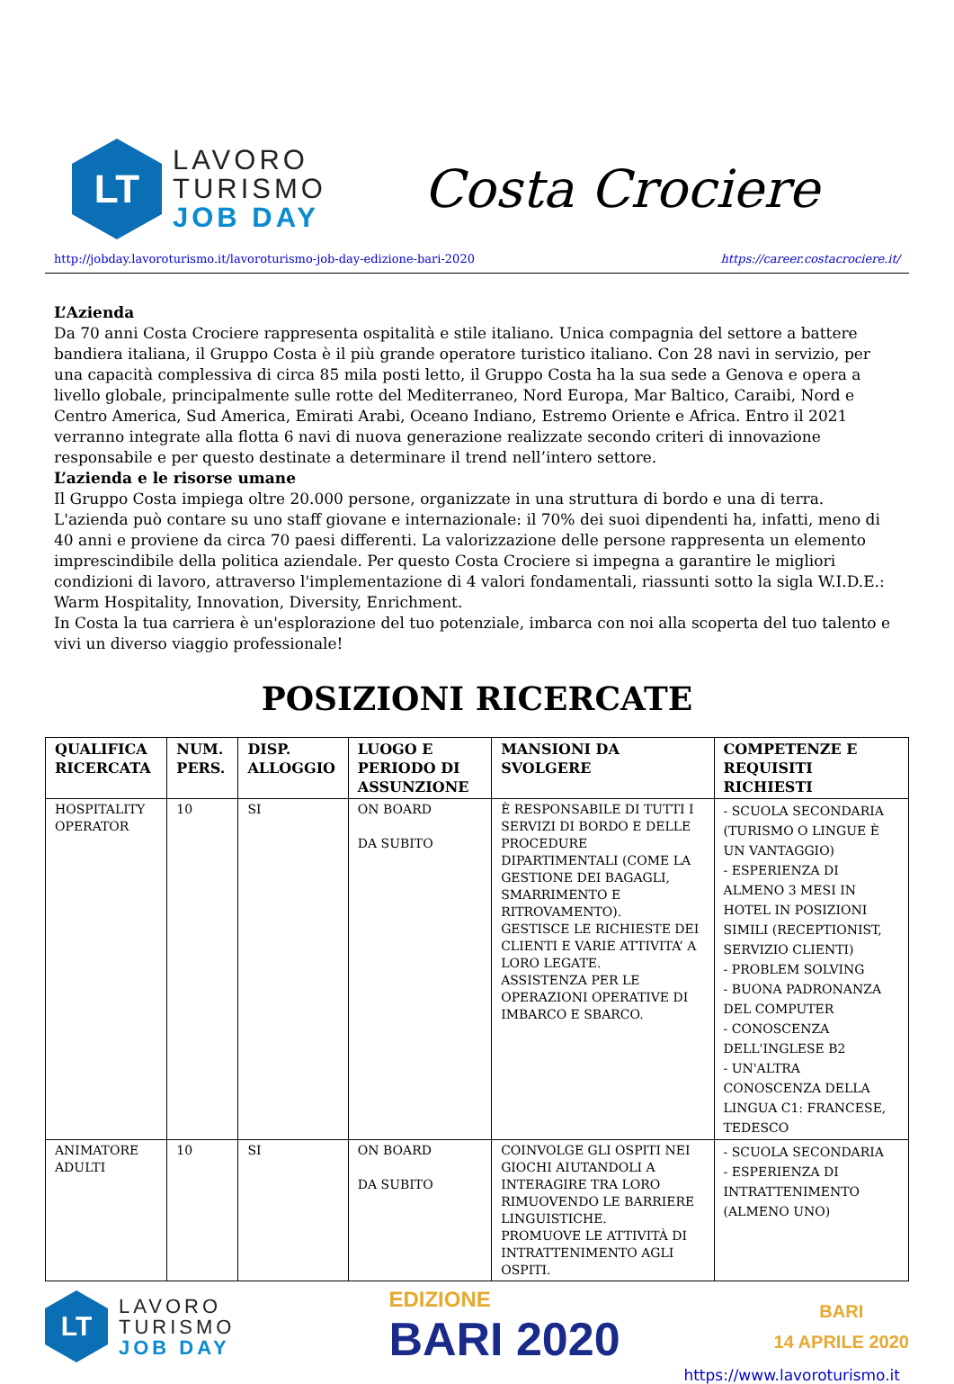LT
LAVORO
TURISMO
JOB DAY
Costa Crociere
http://jobday.lavoroturismo.it/lavoroturismo-job-day-edizione-bari-2020 https://career.costacrociere.it/
L’Azienda
Da 70 anni Costa Crociere rappresenta ospitalità e stile italiano. Unica compagnia del settore a battere bandiera italiana, il Gruppo Costa è il più grande operatore turistico italiano. Con 28 navi in servizio, per una capacità complessiva di circa 85 mila posti letto, il Gruppo Costa ha la sua sede a Genova e opera a livello globale, principalmente sulle rotte del Mediterraneo, Nord Europa, Mar Baltico, Caraibi, Nord e Centro America, Sud America, Emirati Arabi, Oceano Indiano, Estremo Oriente e Africa. Entro il 2021 verranno integrate alla flotta 6 navi di nuova generazione realizzate secondo criteri di innovazione responsabile e per questo destinate a determinare il trend nell’intero settore.
L’azienda e le risorse umane
Il Gruppo Costa impiega oltre 20.000 persone, organizzate in una struttura di bordo e una di terra. L'azienda può contare su uno staff giovane e internazionale: il 70% dei suoi dipendenti ha, infatti, meno di 40 anni e proviene da circa 70 paesi differenti. La valorizzazione delle persone rappresenta un elemento imprescindibile della politica aziendale. Per questo Costa Crociere si impegna a garantire le migliori condizioni di lavoro, attraverso l'implementazione di 4 valori fondamentali, riassunti sotto la sigla W.I.D.E.: Warm Hospitality, Innovation, Diversity, Enrichment.
In Costa la tua carriera è un'esplorazione del tuo potenziale, imbarca con noi alla scoperta del tuo talento e vivi un diverso viaggio professionale!
POSIZIONI RICERCATE
| QUALIFICA RICERCATA | NUM. PERS. | DISP. ALLOGGIO | LUOGO E PERIODO DI ASSUNZIONE | MANSIONI DA SVOLGERE | COMPETENZE E REQUISITI RICHIESTI |
| --- | --- | --- | --- | --- | --- |
| HOSPITALITY OPERATOR | 10 | SI | ON BOARD DA SUBITO | È RESPONSABILE DI TUTTI I SERVIZI DI BORDO E DELLE PROCEDURE DIPARTIMENTALI (COME LA GESTIONE DEI BAGAGLI, SMARRIMENTO E RITROVAMENTO). GESTISCE LE RICHIESTE DEI CLIENTI E VARIE ATTIVITA’ A LORO LEGATE. ASSISTENZA PER LE OPERAZIONI OPERATIVE DI IMBARCO E SBARCO. | - SCUOLA SECONDARIA (TURISMO O LINGUE È UN VANTAGGIO) - ESPERIENZA DI ALMENO 3 MESI IN HOTEL IN POSIZIONI SIMILI (RECEPTIONIST, SERVIZIO CLIENTI) - PROBLEM SOLVING - BUONA PADRONANZA DEL COMPUTER - CONOSCENZA DELL'INGLESE B2 - UN'ALTRA CONOSCENZA DELLA LINGUA C1: FRANCESE, TEDESCO |
| ANIMATORE ADULTI | 10 | SI | ON BOARD DA SUBITO | COINVOLGE GLI OSPITI NEI GIOCHI AIUTANDOLI A INTERAGIRE TRA LORO RIMUOVENDO LE BARRIERE LINGUISTICHE. PROMUOVE LE ATTIVITÀ DI INTRATTENIMENTO AGLI OSPITI. | - SCUOLA SECONDARIA - ESPERIENZA DI INTRATTENIMENTO (ALMENO UNO) |
LT
LAVORO
TURISMO
JOB DAY
EDIZIONE
BARI 2020
BARI
14 APRILE 2020
https://www.lavoroturismo.it